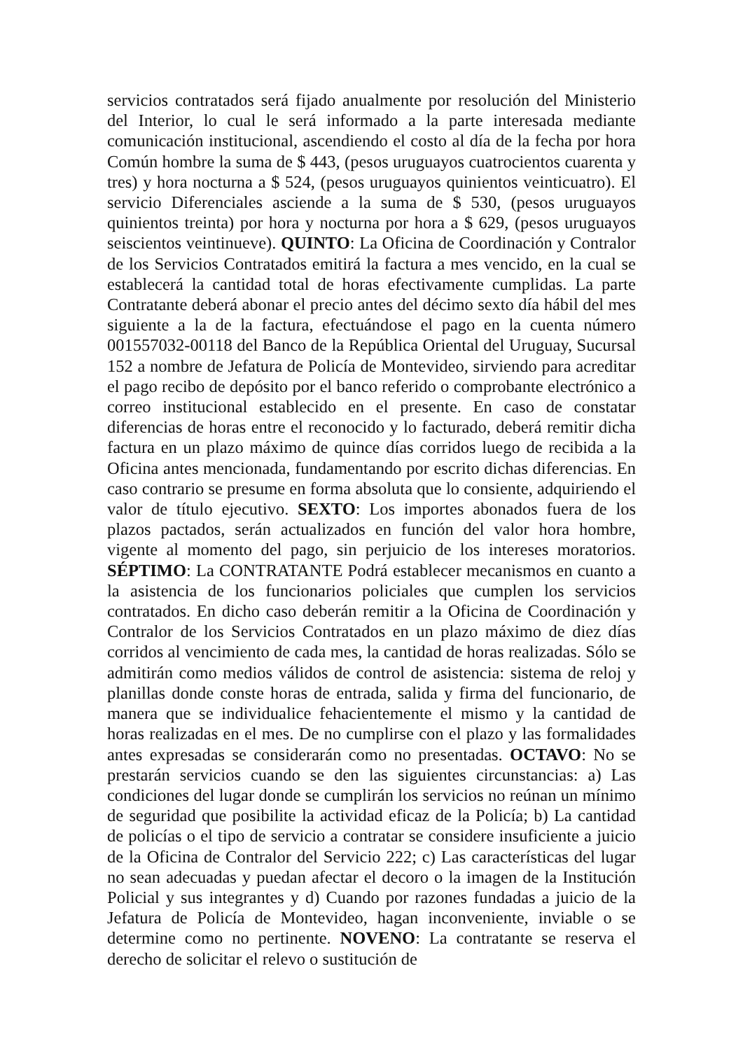servicios contratados será fijado anualmente por resolución del Ministerio del Interior, lo cual le será informado a la parte interesada mediante comunicación institucional, ascendiendo el costo al día de la fecha por hora Común hombre la suma de $ 443, (pesos uruguayos cuatrocientos cuarenta y tres) y hora nocturna a $ 524, (pesos uruguayos quinientos veinticuatro). El servicio Diferenciales asciende a la suma de $ 530, (pesos uruguayos quinientos treinta) por hora y nocturna por hora a $ 629, (pesos uruguayos seiscientos veintinueve). QUINTO: La Oficina de Coordinación y Contralor de los Servicios Contratados emitirá la factura a mes vencido, en la cual se establecerá la cantidad total de horas efectivamente cumplidas. La parte Contratante deberá abonar el precio antes del décimo sexto día hábil del mes siguiente a la de la factura, efectuándose el pago en la cuenta número 001557032-00118 del Banco de la República Oriental del Uruguay, Sucursal 152 a nombre de Jefatura de Policía de Montevideo, sirviendo para acreditar el pago recibo de depósito por el banco referido o comprobante electrónico a correo institucional establecido en el presente. En caso de constatar diferencias de horas entre el reconocido y lo facturado, deberá remitir dicha factura en un plazo máximo de quince días corridos luego de recibida a la Oficina antes mencionada, fundamentando por escrito dichas diferencias. En caso contrario se presume en forma absoluta que lo consiente, adquiriendo el valor de título ejecutivo. SEXTO: Los importes abonados fuera de los plazos pactados, serán actualizados en función del valor hora hombre, vigente al momento del pago, sin perjuicio de los intereses moratorios. SÉPTIMO: La CONTRATANTE Podrá establecer mecanismos en cuanto a la asistencia de los funcionarios policiales que cumplen los servicios contratados. En dicho caso deberán remitir a la Oficina de Coordinación y Contralor de los Servicios Contratados en un plazo máximo de diez días corridos al vencimiento de cada mes, la cantidad de horas realizadas. Sólo se admitirán como medios válidos de control de asistencia: sistema de reloj y planillas donde conste horas de entrada, salida y firma del funcionario, de manera que se individualice fehacientemente el mismo y la cantidad de horas realizadas en el mes. De no cumplirse con el plazo y las formalidades antes expresadas se considerarán como no presentadas. OCTAVO: No se prestarán servicios cuando se den las siguientes circunstancias: a) Las condiciones del lugar donde se cumplirán los servicios no reúnan un mínimo de seguridad que posibilite la actividad eficaz de la Policía; b) La cantidad de policías o el tipo de servicio a contratar se considere insuficiente a juicio de la Oficina de Contralor del Servicio 222; c) Las características del lugar no sean adecuadas y puedan afectar el decoro o la imagen de la Institución Policial y sus integrantes y d) Cuando por razones fundadas a juicio de la Jefatura de Policía de Montevideo, hagan inconveniente, inviable o se determine como no pertinente. NOVENO: La contratante se reserva el derecho de solicitar el relevo o sustitución de